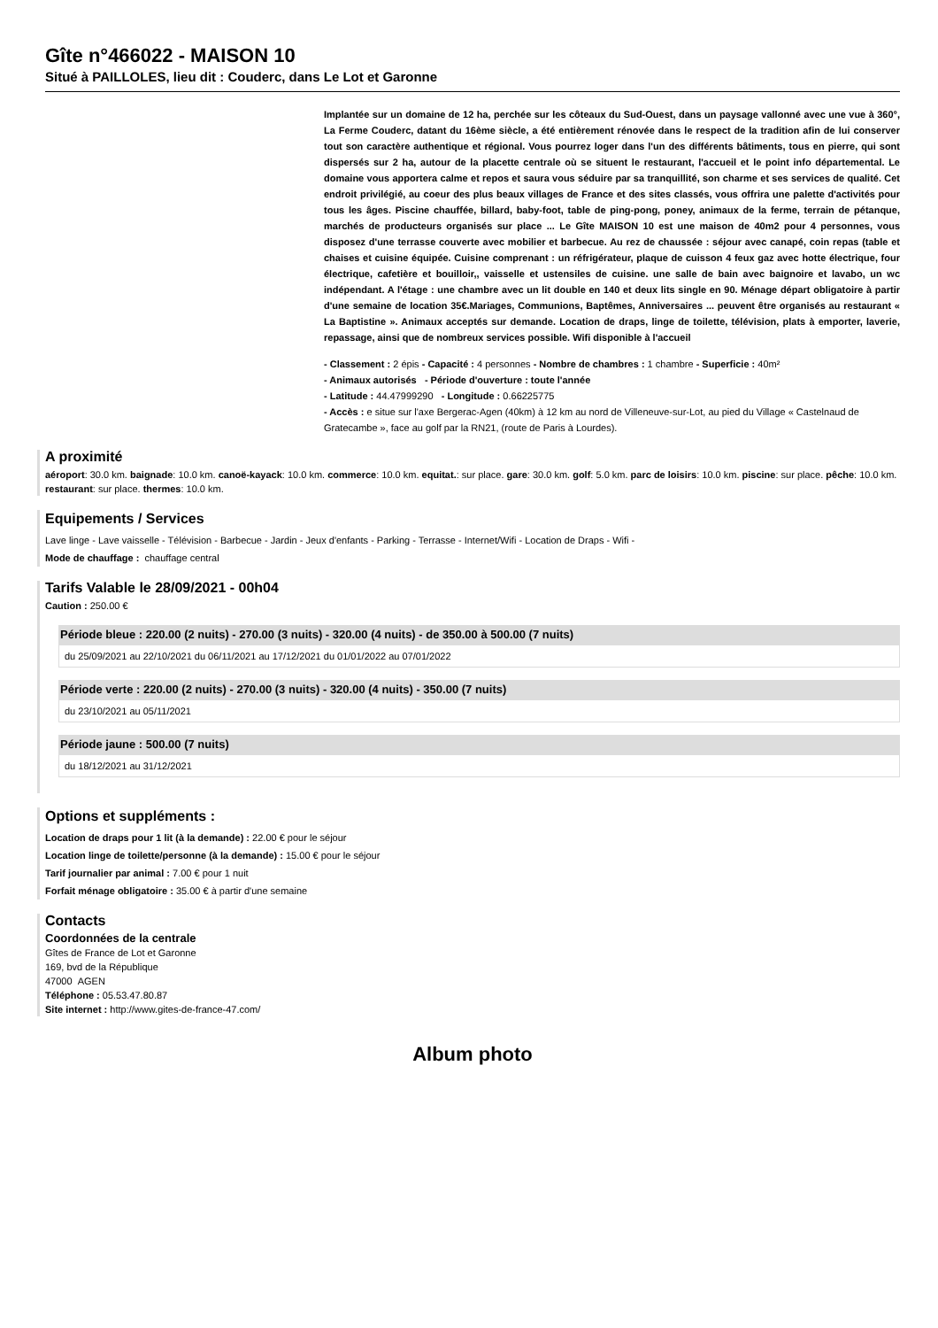Gîte n°466022 - MAISON 10
Situé à PAILLOLES, lieu dit : Couderc, dans Le Lot et Garonne
Implantée sur un domaine de 12 ha, perchée sur les côteaux du Sud-Ouest, dans un paysage vallonné avec une vue à 360°, La Ferme Couderc, datant du 16ème siècle, a été entièrement rénovée dans le respect de la tradition afin de lui conserver tout son caractère authentique et régional. Vous pourrez loger dans l'un des différents bâtiments, tous en pierre, qui sont dispersés sur 2 ha, autour de la placette centrale où se situent le restaurant, l'accueil et le point info départemental. Le domaine vous apportera calme et repos et saura vous séduire par sa tranquillité, son charme et ses services de qualité. Cet endroit privilégié, au coeur des plus beaux villages de France et des sites classés, vous offrira une palette d'activités pour tous les âges. Piscine chauffée, billard, baby-foot, table de ping-pong, poney, animaux de la ferme, terrain de pétanque, marchés de producteurs organisés sur place ... Le Gîte MAISON 10 est une maison de 40m2 pour 4 personnes, vous disposez d'une terrasse couverte avec mobilier et barbecue. Au rez de chaussée : séjour avec canapé, coin repas (table et chaises et cuisine équipée. Cuisine comprenant : un réfrigérateur, plaque de cuisson 4 feux gaz avec hotte électrique, four électrique, cafetière et bouilloir,, vaisselle et ustensiles de cuisine. une salle de bain avec baignoire et lavabo, un wc indépendant. A l'étage : une chambre avec un lit double en 140 et deux lits single en 90. Ménage départ obligatoire à partir d'une semaine de location 35€.Mariages, Communions, Baptêmes, Anniversaires ... peuvent être organisés au restaurant « La Baptistine ». Animaux acceptés sur demande. Location de draps, linge de toilette, télévision, plats à emporter, laverie, repassage, ainsi que de nombreux services possible. Wifi disponible à l'accueil
- Classement : 2 épis - Capacité : 4 personnes - Nombre de chambres : 1 chambre - Superficie : 40m²
- Animaux autorisés - Période d'ouverture : toute l'année
- Latitude : 44.47999290 - Longitude : 0.66225775
- Accès : e situe sur l'axe Bergerac-Agen (40km) à 12 km au nord de Villeneuve-sur-Lot, au pied du Village « Castelnaud de Gratecambe », face au golf par la RN21, (route de Paris à Lourdes).
A proximité
aéroport: 30.0 km. baignade: 10.0 km. canoë-kayack: 10.0 km. commerce: 10.0 km. equitat.: sur place. gare: 30.0 km. golf: 5.0 km. parc de loisirs: 10.0 km. piscine: sur place. pêche: 10.0 km. restaurant: sur place. thermes: 10.0 km.
Equipements / Services
Lave linge - Lave vaisselle - Télévision - Barbecue - Jardin - Jeux d'enfants - Parking - Terrasse - Internet/Wifi - Location de Draps - Wifi -
Mode de chauffage : chauffage central
Tarifs Valable le 28/09/2021 - 00h04
Caution : 250.00 €
Période bleue : 220.00 (2 nuits) - 270.00 (3 nuits) - 320.00 (4 nuits) - de 350.00 à 500.00 (7 nuits)
du 25/09/2021 au 22/10/2021 du 06/11/2021 au 17/12/2021 du 01/01/2022 au 07/01/2022
Période verte : 220.00 (2 nuits) - 270.00 (3 nuits) - 320.00 (4 nuits) - 350.00 (7 nuits)
du 23/10/2021 au 05/11/2021
Période jaune : 500.00 (7 nuits)
du 18/12/2021 au 31/12/2021
Options et suppléments :
Location de draps pour 1 lit (à la demande) : 22.00 € pour le séjour
Location linge de toilette/personne (à la demande) : 15.00 € pour le séjour
Tarif journalier par animal : 7.00 € pour 1 nuit
Forfait ménage obligatoire : 35.00 € à partir d'une semaine
Contacts
Coordonnées de la centrale
Gîtes de France de Lot et Garonne
169, bvd de la République
47000 AGEN
Téléphone : 05.53.47.80.87
Site internet : http://www.gites-de-france-47.com/
Album photo